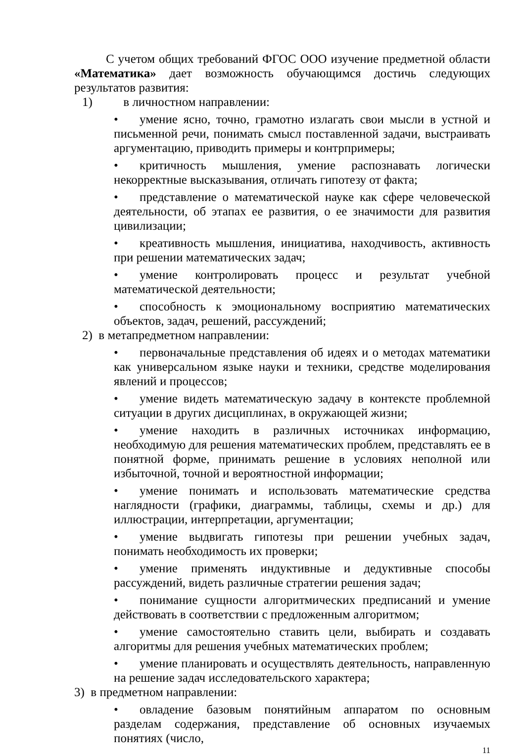С учетом общих требований ФГОС ООО изучение предметной области «Математика» дает возможность обучающимся достичь следующих результатов развития:
1) в личностном направлении:
• умение ясно, точно, грамотно излагать свои мысли в устной и письменной речи, понимать смысл поставленной задачи, выстраивать аргументацию, приводить примеры и контрпримеры;
• критичность мышления, умение распознавать логически некорректные высказывания, отличать гипотезу от факта;
• представление о математической науке как сфере человеческой деятельности, об этапах ее развития, о ее значимости для развития цивилизации;
• креативность мышления, инициатива, находчивость, активность при решении математических задач;
• умение контролировать процесс и результат учебной математической деятельности;
• способность к эмоциональному восприятию математических объектов, задач, решений, рассуждений;
2) в метапредметном направлении:
• первоначальные представления об идеях и о методах математики как универсальном языке науки и техники, средстве моделирования явлений и процессов;
• умение видеть математическую задачу в контексте проблемной ситуации в других дисциплинах, в окружающей жизни;
• умение находить в различных источниках информацию, необходимую для решения математических проблем, представлять ее в понятной форме, принимать решение в условиях неполной или избыточной, точной и вероятностной информации;
• умение понимать и использовать математические средства наглядности (графики, диаграммы, таблицы, схемы и др.) для иллюстрации, интерпретации, аргументации;
• умение выдвигать гипотезы при решении учебных задач, понимать необходимость их проверки;
• умение применять индуктивные и дедуктивные способы рассуждений, видеть различные стратегии решения задач;
• понимание сущности алгоритмических предписаний и умение действовать в соответствии с предложенным алгоритмом;
• умение самостоятельно ставить цели, выбирать и создавать алгоритмы для решения учебных математических проблем;
• умение планировать и осуществлять деятельность, направленную на решение задач исследовательского характера;
3) в предметном направлении:
• овладение базовым понятийным аппаратом по основным разделам содержания, представление об основных изучаемых понятиях (число,
11